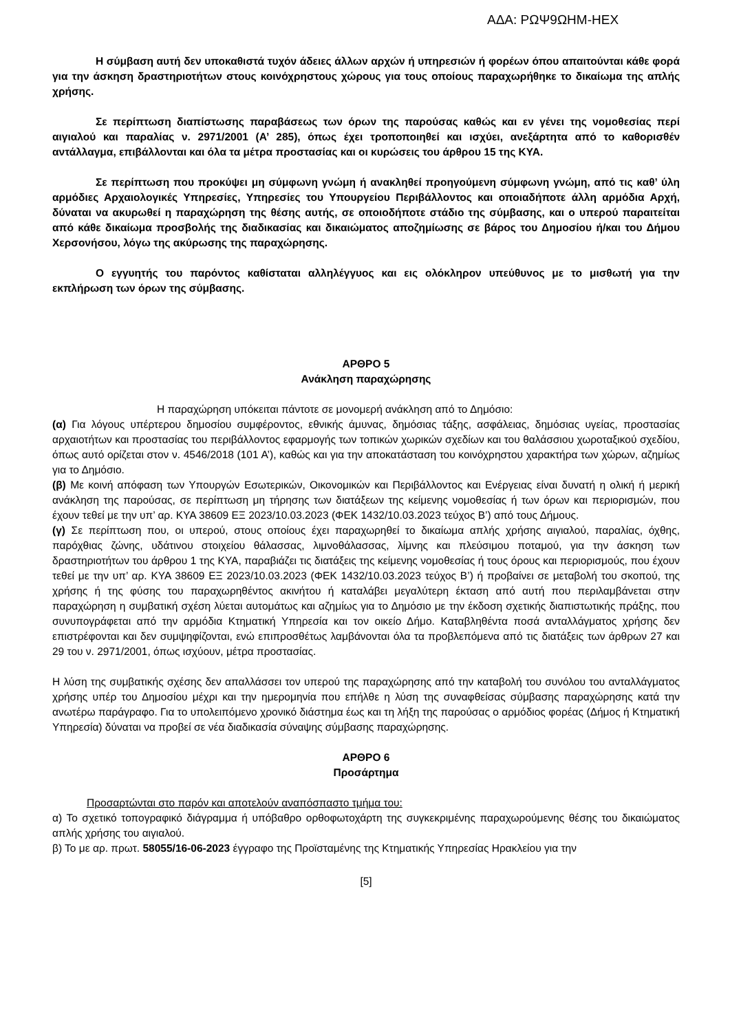ΑΔΑ: ΡΩΨ9ΩΗΜ-ΗΕΧ
Η σύμβαση αυτή δεν υποκαθιστά τυχόν άδειες άλλων αρχών ή υπηρεσιών ή φορέων όπου απαιτούνται κάθε φορά για την άσκηση δραστηριοτήτων στους κοινόχρηστους χώρους για τους οποίους παραχωρήθηκε το δικαίωμα της απλής χρήσης.
Σε περίπτωση διαπίστωσης παραβάσεως των όρων της παρούσας καθώς και εν γένει της νομοθεσίας περί αιγιαλού και παραλίας ν. 2971/2001 (Α’ 285), όπως έχει τροποποιηθεί και ισχύει, ανεξάρτητα από το καθορισθέν αντάλλαγμα, επιβάλλονται και όλα τα μέτρα προστασίας και οι κυρώσεις του άρθρου 15 της ΚΥΑ.
Σε περίπτωση που προκύψει μη σύμφωνη γνώμη ή ανακληθεί προηγούμενη σύμφωνη γνώμη, από τις καθ’ ύλη αρμόδιες Αρχαιολογικές Υπηρεσίες, Υπηρεσίες του Υπουργείου Περιβάλλοντος και οποιαδήποτε άλλη αρμόδια Αρχή, δύναται να ακυρωθεί η παραχώρηση της θέσης αυτής, σε οποιοδήποτε στάδιο της σύμβασης, και ο υπερού παραιτείται από κάθε δικαίωμα προσβολής της διαδικασίας και δικαιώματος αποζημίωσης σε βάρος του Δημοσίου ή/και του Δήμου Χερσονήσου, λόγω της ακύρωσης της παραχώρησης.
Ο εγγυητής του παρόντος καθίσταται αλληλέγγυος και εις ολόκληρον υπεύθυνος με το μισθωτή για την εκπλήρωση των όρων της σύμβασης.
ΑΡΘΡΟ 5
Ανάκληση παραχώρησης
Η παραχώρηση υπόκειται πάντοτε σε μονομερή ανάκληση από το Δημόσιο:
(α) Για λόγους υπέρτερου δημοσίου συμφέροντος, εθνικής άμυνας, δημόσιας τάξης, ασφάλειας, δημόσιας υγείας, προστασίας αρχαιοτήτων και προστασίας του περιβάλλοντος εφαρμογής των τοπικών χωρικών σχεδίων και του θαλάσσιου χωροταξικού σχεδίου, όπως αυτό ορίζεται στον ν. 4546/2018 (101 Α’), καθώς και για την αποκατάσταση του κοινόχρηστου χαρακτήρα των χώρων, αζημίως για το Δημόσιο.
(β) Με κοινή απόφαση των Υπουργών Εσωτερικών, Οικονομικών και Περιβάλλοντος και Ενέργειας είναι δυνατή η ολική ή μερική ανάκληση της παρούσας, σε περίπτωση μη τήρησης των διατάξεων της κείμενης νομοθεσίας ή των όρων και περιορισμών, που έχουν τεθεί με την υπ’ αρ. ΚΥΑ 38609 ΕΞ 2023/10.03.2023 (ΦΕΚ 1432/10.03.2023 τεύχος Β’) από τους Δήμους.
(γ) Σε περίπτωση που, οι υπερού, στους οποίους έχει παραχωρηθεί το δικαίωμα απλής χρήσης αιγιαλού, παραλίας, όχθης, παρόχθιας ζώνης, υδάτινου στοιχείου θάλασσας, λιμνοθάλασσας, λίμνης και πλεύσιμου ποταμού, για την άσκηση των δραστηριοτήτων του άρθρου 1 της ΚΥΑ, παραβιάζει τις διατάξεις της κείμενης νομοθεσίας ή τους όρους και περιορισμούς, που έχουν τεθεί με την υπ’ αρ. ΚΥΑ 38609 ΕΞ 2023/10.03.2023 (ΦΕΚ 1432/10.03.2023 τεύχος Β’) ή προβαίνει σε μεταβολή του σκοπού, της χρήσης ή της φύσης του παραχωρηθέντος ακινήτου ή καταλάβει μεγαλύτερη έκταση από αυτή που περιλαμβάνεται στην παραχώρηση η συμβατική σχέση λύεται αυτομάτως και αζημίως για το Δημόσιο με την έκδοση σχετικής διαπιστωτικής πράξης, που συνυπογράφεται από την αρμόδια Κτηματική Υπηρεσία και τον οικείο Δήμο. Καταβληθέντα ποσά ανταλλάγματος χρήσης δεν επιστρέφονται και δεν συμψηφίζονται, ενώ επιπροσθέτως λαμβάνονται όλα τα προβλεπόμενα από τις διατάξεις των άρθρων 27 και 29 του ν. 2971/2001, όπως ισχύουν, μέτρα προστασίας.
Η λύση της συμβατικής σχέσης δεν απαλλάσσει τον υπερού της παραχώρησης από την καταβολή του συνόλου του ανταλλάγματος χρήσης υπέρ του Δημοσίου μέχρι και την ημερομηνία που επήλθε η λύση της συναφθείσας σύμβασης παραχώρησης κατά την ανωτέρω παράγραφο. Για το υπολειπόμενο χρονικό διάστημα έως και τη λήξη της παρούσας ο αρμόδιος φορέας (Δήμος ή Κτηματική Υπηρεσία) δύναται να προβεί σε νέα διαδικασία σύναψης σύμβασης παραχώρησης.
ΑΡΘΡΟ 6
Προσάρτημα
Προσαρτώνται στο παρόν και αποτελούν αναπόσπαστο τμήμα του:
α) Το σχετικό τοπογραφικό διάγραμμα ή υπόβαθρο ορθοφωτοχάρτη της συγκεκριμένης παραχωρούμενης θέσης του δικαιώματος απλής χρήσης του αιγιαλού.
β) Το με αρ. πρωτ. 58055/16-06-2023 έγγραφο της Προϊσταμένης της Κτηματικής Υπηρεσίας Ηρακλείου για την
[5]